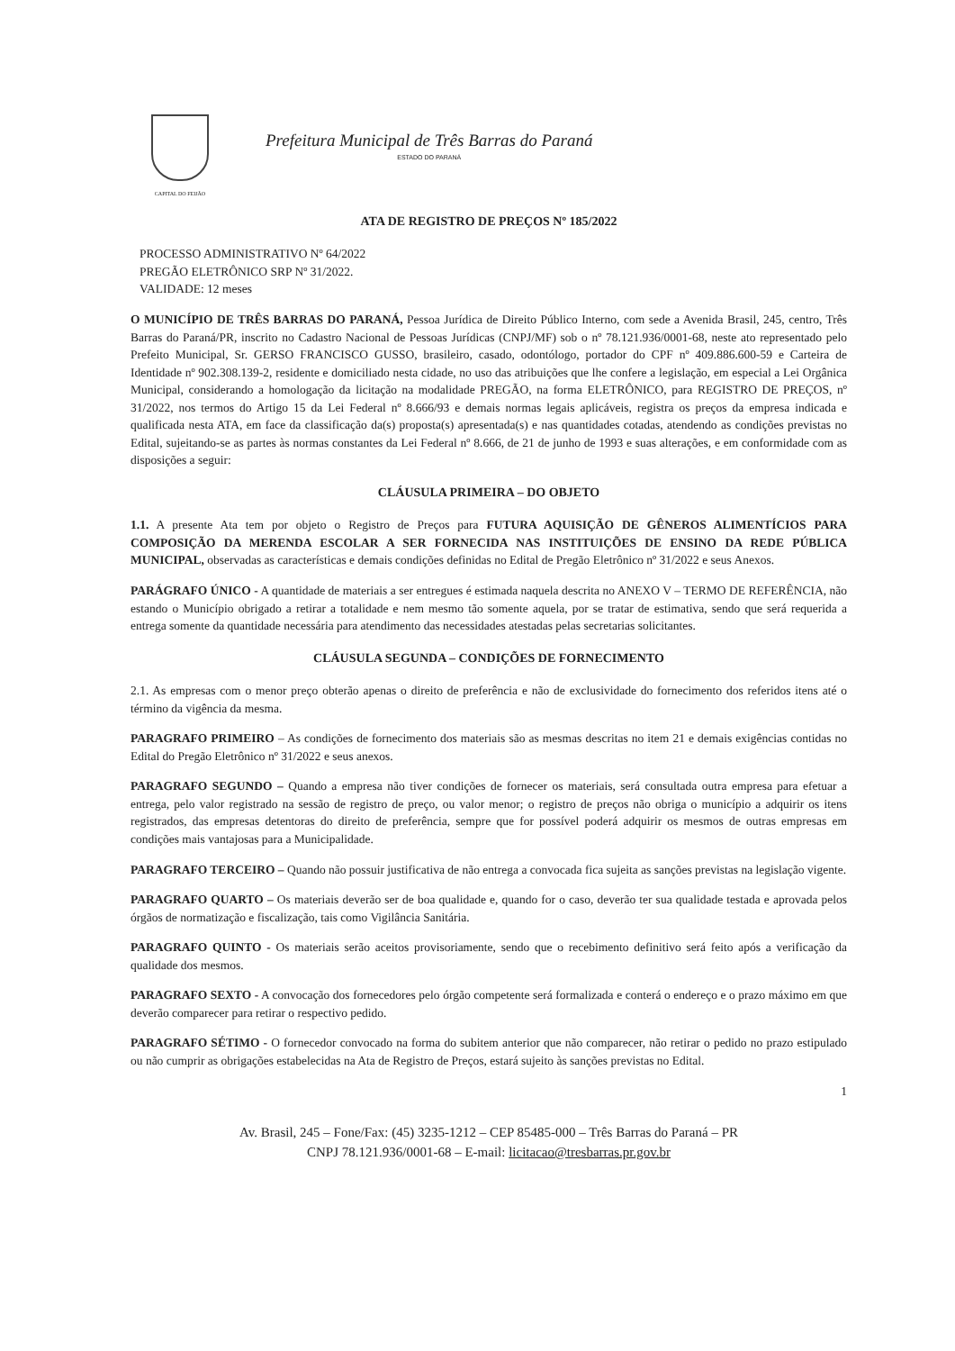CAPITAL DO FEIJÃO
Prefeitura Municipal de Três Barras do Paraná
ESTADO DO PARANÁ
ATA DE REGISTRO DE PREÇOS Nº 185/2022
PROCESSO ADMINISTRATIVO Nº 64/2022
PREGÃO ELETRÔNICO SRP Nº 31/2022.
VALIDADE: 12 meses
O MUNICÍPIO DE TRÊS BARRAS DO PARANÁ, Pessoa Jurídica de Direito Público Interno, com sede a Avenida Brasil, 245, centro, Três Barras do Paraná/PR, inscrito no Cadastro Nacional de Pessoas Jurídicas (CNPJ/MF) sob o nº 78.121.936/0001-68, neste ato representado pelo Prefeito Municipal, Sr. GERSO FRANCISCO GUSSO, brasileiro, casado, odontólogo, portador do CPF nº 409.886.600-59 e Carteira de Identidade nº 902.308.139-2, residente e domiciliado nesta cidade, no uso das atribuições que lhe confere a legislação, em especial a Lei Orgânica Municipal, considerando a homologação da licitação na modalidade PREGÃO, na forma ELETRÔNICO, para REGISTRO DE PREÇOS, nº 31/2022, nos termos do Artigo 15 da Lei Federal nº 8.666/93 e demais normas legais aplicáveis, registra os preços da empresa indicada e qualificada nesta ATA, em face da classificação da(s) proposta(s) apresentada(s) e nas quantidades cotadas, atendendo as condições previstas no Edital, sujeitando-se as partes às normas constantes da Lei Federal nº 8.666, de 21 de junho de 1993 e suas alterações, e em conformidade com as disposições a seguir:
CLÁUSULA PRIMEIRA – DO OBJETO
1.1. A presente Ata tem por objeto o Registro de Preços para FUTURA AQUISIÇÃO DE GÊNEROS ALIMENTÍCIOS PARA COMPOSIÇÃO DA MERENDA ESCOLAR A SER FORNECIDA NAS INSTITUIÇÕES DE ENSINO DA REDE PÚBLICA MUNICIPAL, observadas as características e demais condições definidas no Edital de Pregão Eletrônico nº 31/2022 e seus Anexos.
PARÁGRAFO ÚNICO - A quantidade de materiais a ser entregues é estimada naquela descrita no ANEXO V – TERMO DE REFERÊNCIA, não estando o Município obrigado a retirar a totalidade e nem mesmo tão somente aquela, por se tratar de estimativa, sendo que será requerida a entrega somente da quantidade necessária para atendimento das necessidades atestadas pelas secretarias solicitantes.
CLÁUSULA SEGUNDA – CONDIÇÕES DE FORNECIMENTO
2.1. As empresas com o menor preço obterão apenas o direito de preferência e não de exclusividade do fornecimento dos referidos itens até o término da vigência da mesma.
PARAGRAFO PRIMEIRO – As condições de fornecimento dos materiais são as mesmas descritas no item 21 e demais exigências contidas no Edital do Pregão Eletrônico nº 31/2022 e seus anexos.
PARAGRAFO SEGUNDO – Quando a empresa não tiver condições de fornecer os materiais, será consultada outra empresa para efetuar a entrega, pelo valor registrado na sessão de registro de preço, ou valor menor; o registro de preços não obriga o município a adquirir os itens registrados, das empresas detentoras do direito de preferência, sempre que for possível poderá adquirir os mesmos de outras empresas em condições mais vantajosas para a Municipalidade.
PARAGRAFO TERCEIRO – Quando não possuir justificativa de não entrega a convocada fica sujeita as sanções previstas na legislação vigente.
PARAGRAFO QUARTO – Os materiais deverão ser de boa qualidade e, quando for o caso, deverão ter sua qualidade testada e aprovada pelos órgãos de normatização e fiscalização, tais como Vigilância Sanitária.
PARAGRAFO QUINTO - Os materiais serão aceitos provisoriamente, sendo que o recebimento definitivo será feito após a verificação da qualidade dos mesmos.
PARAGRAFO SEXTO - A convocação dos fornecedores pelo órgão competente será formalizada e conterá o endereço e o prazo máximo em que deverão comparecer para retirar o respectivo pedido.
PARAGRAFO SÉTIMO - O fornecedor convocado na forma do subitem anterior que não comparecer, não retirar o pedido no prazo estipulado ou não cumprir as obrigações estabelecidas na Ata de Registro de Preços, estará sujeito às sanções previstas no Edital.
1
Av. Brasil, 245 – Fone/Fax: (45) 3235-1212 – CEP 85485-000 – Três Barras do Paraná – PR
CNPJ 78.121.936/0001-68 – E-mail: licitacao@tresbarras.pr.gov.br